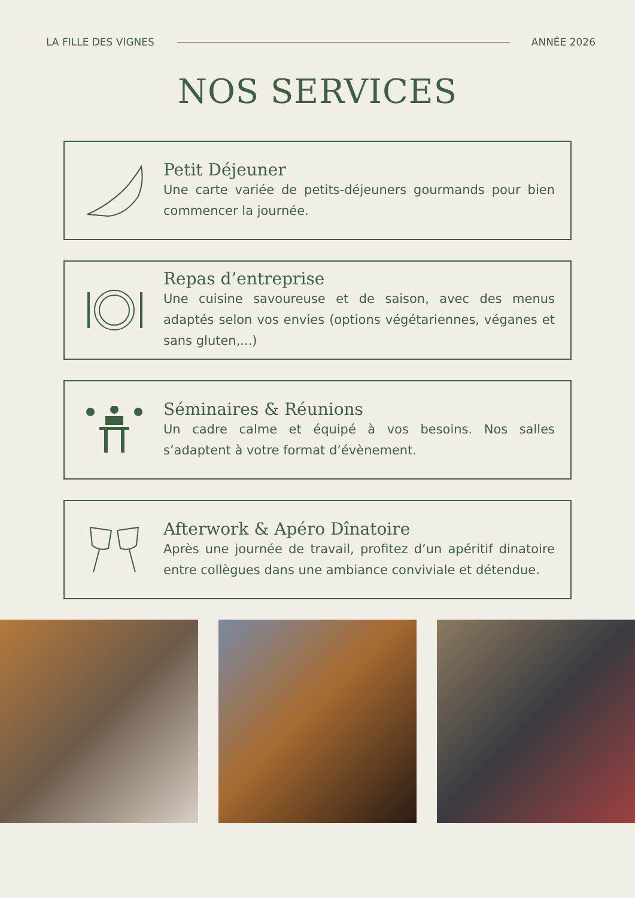LA FILLE DES VIGNES ANNÉE 2026
NOS SERVICES
Petit Déjeuner
Une carte variée de petits-déjeuners gourmands pour bien commencer la journée.
Repas d’entreprise
Une cuisine savoureuse et de saison, avec des menus adaptés selon vos envies (options végétariennes, véganes et sans gluten,...)
Séminaires & Réunions
Un cadre calme et équipé à vos besoins. Nos salles s’adaptent à votre format d’évènement.
Afterwork & Apéro Dînatoire
Après une journée de travail, profitez d’un apéritif dinatoire entre collègues dans une ambiance conviviale et détendue.